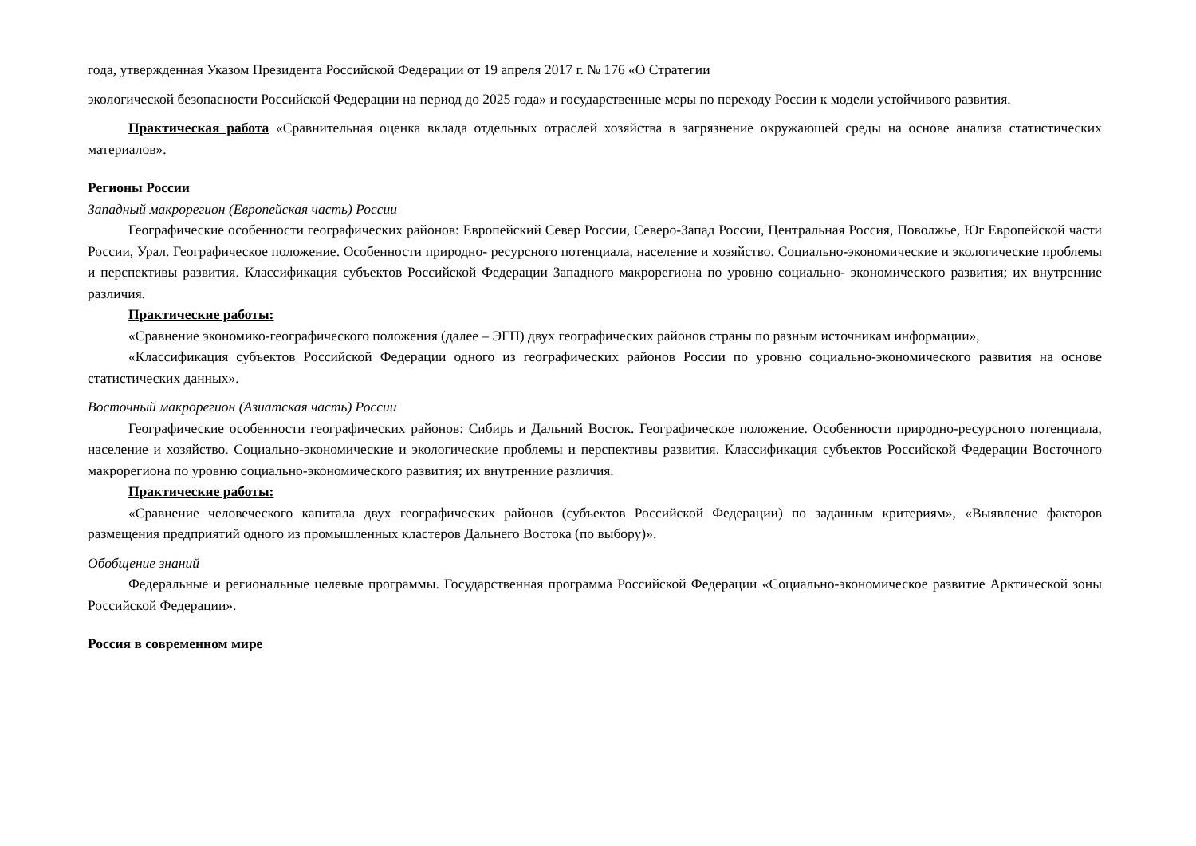года, утвержденная Указом Президента Российской Федерации от 19 апреля 2017 г. № 176 «О Стратегии
экологической безопасности Российской Федерации на период до 2025 года» и государственные меры по переходу России к модели устойчивого развития.
Практическая работа «Сравнительная оценка вклада отдельных отраслей хозяйства в загрязнение окружающей среды на основе анализа статистических материалов».
Регионы России
Западный макрорегион (Европейская часть) России
Географические особенности географических районов: Европейский Север России, Северо-Запад России, Центральная Россия, Поволжье, Юг Европейской части России, Урал. Географическое положение. Особенности природно- ресурсного потенциала, население и хозяйство. Социально-экономические и экологические проблемы и перспективы развития. Классификация субъектов Российской Федерации Западного макрорегиона по уровню социально- экономического развития; их внутренние различия.
Практические работы:
«Сравнение экономико-географического положения (далее – ЭГП) двух географических районов страны по разным источникам информации»,
«Классификация субъектов Российской Федерации одного из географических районов России по уровню социально-экономического развития на основе статистических данных».
Восточный макрорегион (Азиатская часть) России
Географические особенности географических районов: Сибирь и Дальний Восток. Географическое положение. Особенности природно-ресурсного потенциала, население и хозяйство. Социально-экономические и экологические проблемы и перспективы развития. Классификация субъектов Российской Федерации Восточного макрорегиона по уровню социально-экономического развития; их внутренние различия.
Практические работы:
«Сравнение человеческого капитала двух географических районов (субъектов Российской Федерации) по заданным критериям», «Выявление факторов размещения предприятий одного из промышленных кластеров Дальнего Востока (по выбору)».
Обобщение знаний
Федеральные и региональные целевые программы. Государственная программа Российской Федерации «Социально-экономическое развитие Арктической зоны Российской Федерации».
Россия в современном мире